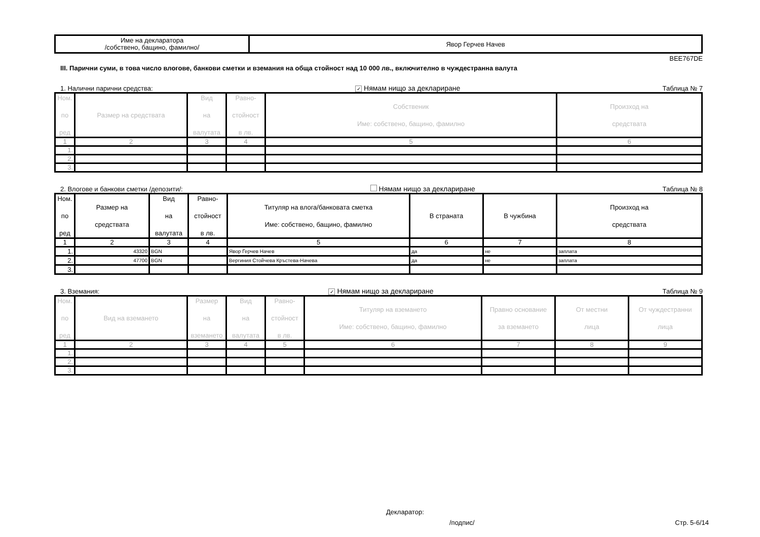| Име на декларатора /собствено, бащино, фамилно/ | Явор Герчев Начев |
BEE767DE
III. Парични суми, в това число влогове, банкови сметки и вземания на обща стойност над 10 000 лв., включително в чуждестранна валута
1. Налични парични средства: ✓ Нямам нищо за деклариране Таблица № 7
| Ном. по ред | Размер на средствата | Вид на валутата | Равно- стойност в лв. | Собственик Име: собствено, бащино, фамилно | Произход на средствата |
| --- | --- | --- | --- | --- | --- |
| 1 | 2 | 3 | 4 | 5 | 6 |
| 1. | | | | | |
| 2. | | | | | |
| 3. | | | | | |
2. Влогове и банкови сметки /депозити/: Нямам нищо за деклариране Таблица № 8
| Ном. по ред | Размер на средствата | Вид на валутата | Равно- стойност в лв. | Титуляр на влога/банковата сметка Име: собствено, бащино, фамилно | В страната | В чужбина | Произход на средствата |
| --- | --- | --- | --- | --- | --- | --- | --- |
| 1 | 2 | 3 | 4 | 5 | 6 | 7 | 8 |
| 1. | 43320 | BGN | | Явор Герчев Начев | да | не | заплата |
| 2. | 47700 | BGN | | Вергиния Стойчева Кръстева-Начева | да | не | заплата |
| 3. | | | | | | | |
3. Вземания: ✓ Нямам нищо за деклариране Таблица № 9
| Ном. по ред | Вид на вземането | Размер на вземането | Вид на валутата | Равно- стойност в лв. | Титуляр на вземането Име: собствено, бащино, фамилно | Правно основание за вземането | От местни лица | От чуждестранни лица |
| --- | --- | --- | --- | --- | --- | --- | --- | --- |
| 1 | 2 | 3 | 4 | 5 | 6 | 7 | 8 | 9 |
| 1. | | | | | | | | |
| 2. | | | | | | | | |
| 3. | | | | | | | | |
Декларатор:
/подпис/ Стр. 5-6/14